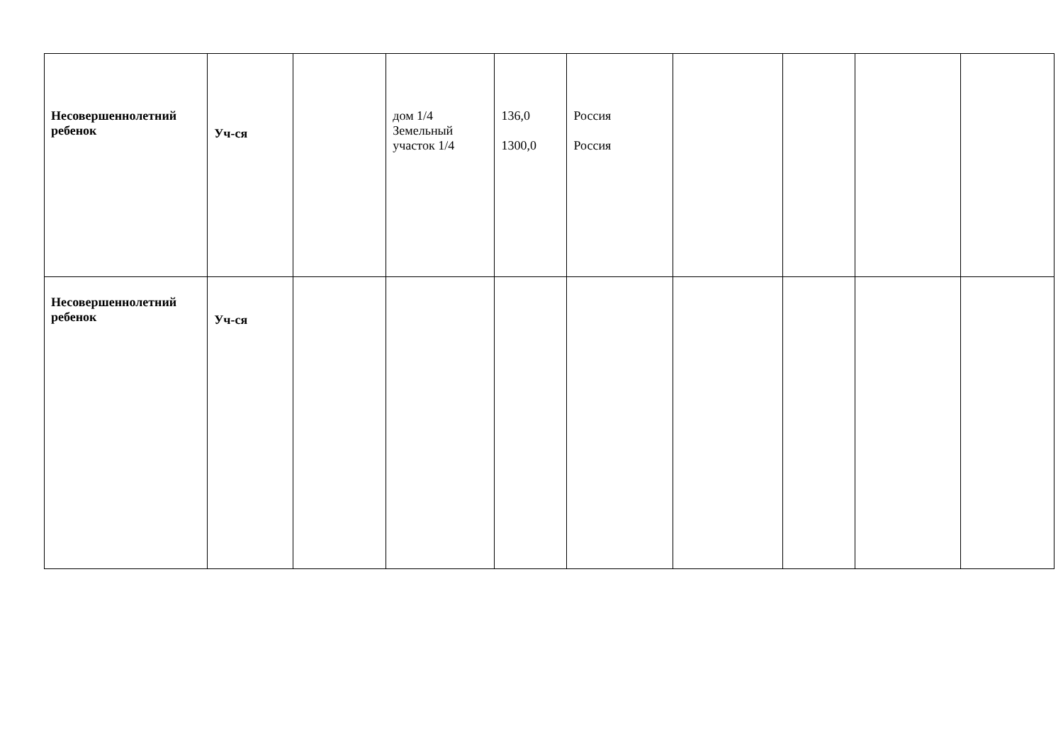| Несовершеннолетний ребенок | Уч-ся | | дом 1/4 Земельный участок 1/4 | 136,0 1300,0 | Россия Россия | | | | |
| Несовершеннолетний ребенок | Уч-ся | | | | | | | | |